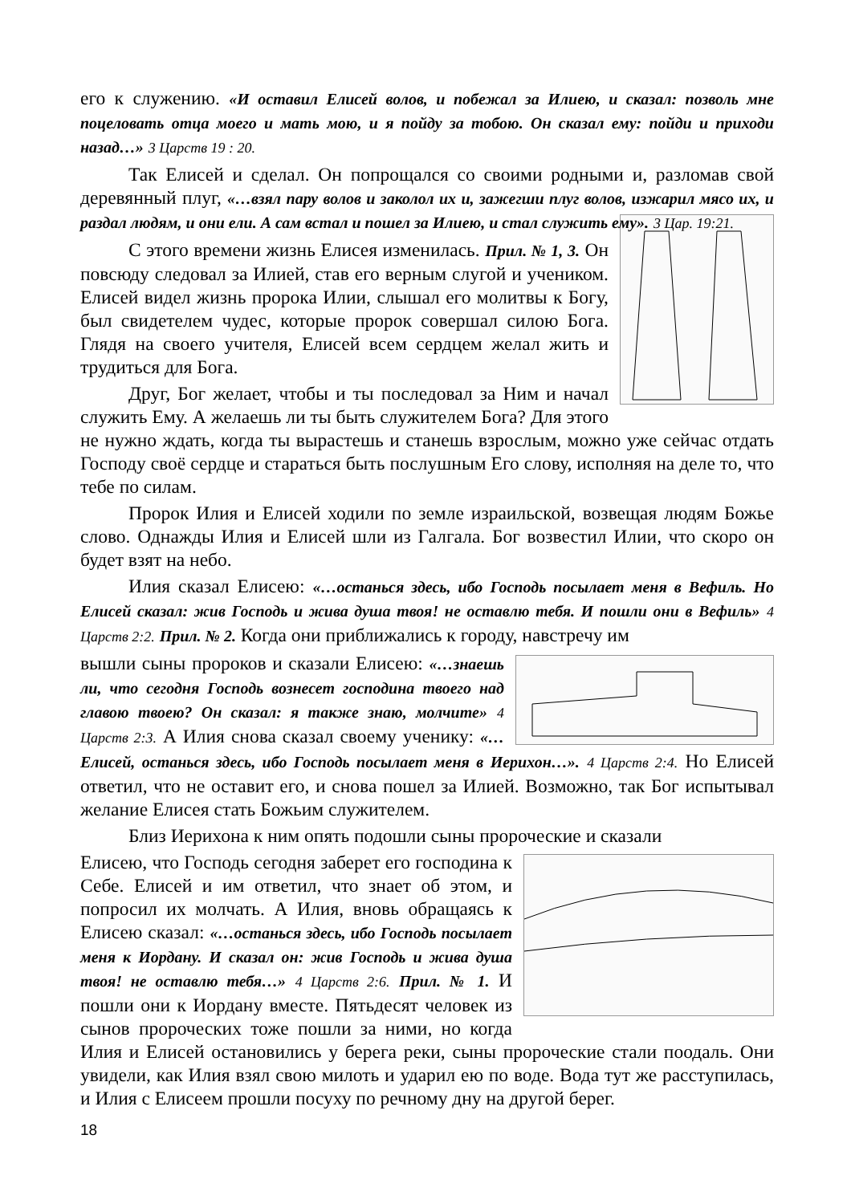его к служению. «И оставил Елисей волов, и побежал за Илиею, и сказал: позволь мне поцеловать отца моего и мать мою, и я пойду за тобою. Он сказал ему: пойди и приходи назад…» 3 Царств 19 : 20.
Так Елисей и сделал. Он попрощался со своими родными и, разломав свой деревянный плуг, «…взял пару волов и заколол их и, зажегши плуг волов, изжарил мясо их, и раздал людям, и они ели. А сам встал и пошел за Илиею, и стал служить ему». 3 Цар. 19:21.
С этого времени жизнь Елисея изменилась. Прил. № 1, 3. Он повсюду следовал за Илией, став его верным слугой и учеником. Елисей видел жизнь пророка Илии, слышал его молитвы к Богу, был свидетелем чудес, которые пророк совершал силою Бога. Глядя на своего учителя, Елисей всем сердцем желал жить и трудиться для Бога.
Друг, Бог желает, чтобы и ты последовал за Ним и начал служить Ему. А желаешь ли ты быть служителем Бога? Для этого не нужно ждать, когда ты вырастешь и станешь взрослым, можно уже сейчас отдать Господу своё сердце и стараться быть послушным Его слову, исполняя на деле то, что тебе по силам.
Пророк Илия и Елисей ходили по земле израильской, возвещая людям Божье слово. Однажды Илия и Елисей шли из Галгала. Бог возвестил Илии, что скоро он будет взят на небо.
Илия сказал Елисею: «…останься здесь, ибо Господь посылает меня в Вефиль. Но Елисей сказал: жив Господь и жива душа твоя! не оставлю тебя. И пошли они в Вефиль» 4 Царств 2:2. Прил. № 2. Когда они приближались к городу, навстречу им
вышли сыны пророков и сказали Елисею: «…знаешь ли, что сегодня Господь вознесет господина твоего над главою твоею? Он сказал: я также знаю, молчите» 4 Царств 2:3. А Илия снова сказал своему ученику: «…Елисей, останься здесь, ибо Господь посылает меня в Иерихон…». 4 Царств 2:4. Но Елисей ответил, что не оставит его, и снова пошел за Илией. Возможно, так Бог испытывал желание Елисея стать Божьим служителем.
Близ Иерихона к ним опять подошли сыны пророческие и сказали
Елисею, что Господь сегодня заберет его господина к Себе. Елисей и им ответил, что знает об этом, и попросил их молчать. А Илия, вновь обращаясь к Елисею сказал: «…останься здесь, ибо Господь посылает меня к Иордану. И сказал он: жив Господь и жива душа твоя! не оставлю тебя…» 4 Царств 2:6. Прил. № 1. И пошли они к Иордану вместе. Пятьдесят человек из сынов пророческих тоже пошли за ними, но когда Илия и Елисей остановились у берега реки, сыны пророческие стали поодаль. Они увидели, как Илия взял свою милоть и ударил ею по воде. Вода тут же расступилась, и Илия с Елисеем прошли посуху по речному дну на другой берег.
18